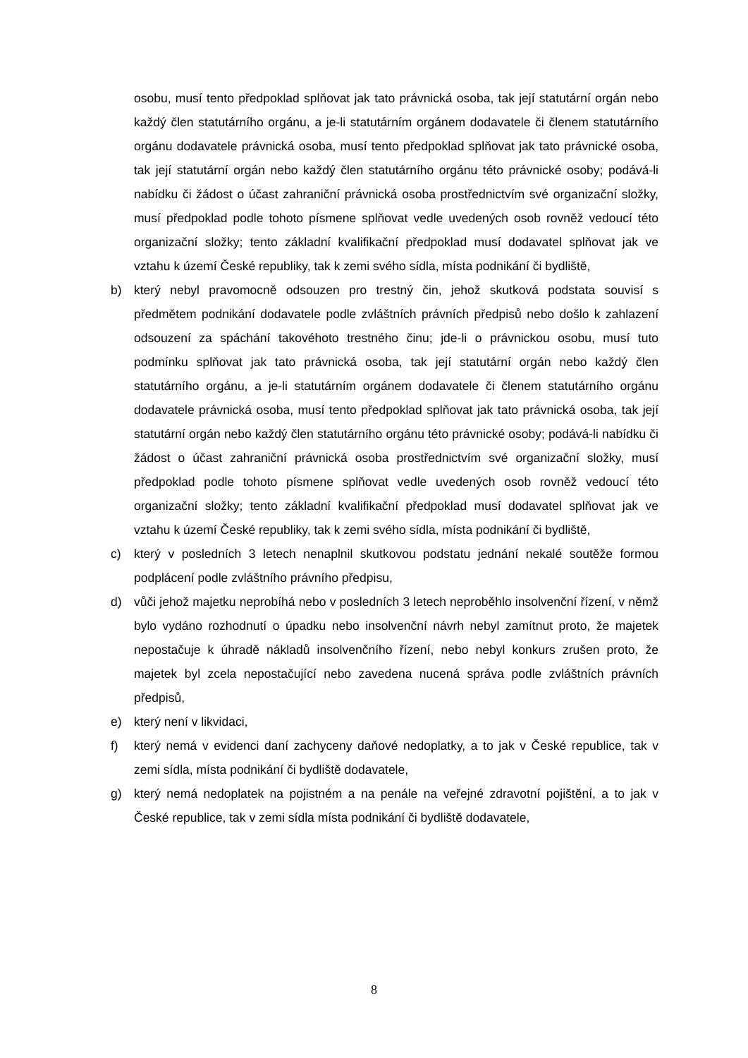osobu, musí tento předpoklad splňovat jak tato právnická osoba, tak její statutární orgán nebo každý člen statutárního orgánu, a je-li statutárním orgánem dodavatele či členem statutárního orgánu dodavatele právnická osoba, musí tento předpoklad splňovat jak tato právnické osoba, tak její statutární orgán nebo každý člen statutárního orgánu této právnické osoby; podává-li nabídku či žádost o účast zahraniční právnická osoba prostřednictvím své organizační složky, musí předpoklad podle tohoto písmene splňovat vedle uvedených osob rovněž vedoucí této organizační složky; tento základní kvalifikační předpoklad musí dodavatel splňovat jak ve vztahu k území České republiky, tak k zemi svého sídla, místa podnikání či bydliště,
b) který nebyl pravomocně odsouzen pro trestný čin, jehož skutková podstata souvisí s předmětem podnikání dodavatele podle zvláštních právních předpisů nebo došlo k zahlazení odsouzení za spáchání takovéhoto trestného činu; jde-li o právnickou osobu, musí tuto podmínku splňovat jak tato právnická osoba, tak její statutární orgán nebo každý člen statutárního orgánu, a je-li statutárním orgánem dodavatele či členem statutárního orgánu dodavatele právnická osoba, musí tento předpoklad splňovat jak tato právnická osoba, tak její statutární orgán nebo každý člen statutárního orgánu této právnické osoby; podává-li nabídku či žádost o účast zahraniční právnická osoba prostřednictvím své organizační složky, musí předpoklad podle tohoto písmene splňovat vedle uvedených osob rovněž vedoucí této organizační složky; tento základní kvalifikační předpoklad musí dodavatel splňovat jak ve vztahu k území České republiky, tak k zemi svého sídla, místa podnikání či bydliště,
c) který v posledních 3 letech nenaplnil skutkovou podstatu jednání nekalé soutěže formou podplácení podle zvláštního právního předpisu,
d) vůči jehož majetku neprobíhá nebo v posledních 3 letech neproběhlo insolvenční řízení, v němž bylo vydáno rozhodnutí o úpadku nebo insolvenční návrh nebyl zamítnut proto, že majetek nepostačuje k úhradě nákladů insolvenčního řízení, nebo nebyl konkurs zrušen proto, že majetek byl zcela nepostačující nebo zavedena nucená správa podle zvláštních právních předpisů,
e) který není v likvidaci,
f) který nemá v evidenci daní zachyceny daňové nedoplatky, a to jak v České republice, tak v zemi sídla, místa podnikání či bydliště dodavatele,
g) který nemá nedoplatek na pojistném a na penále na veřejné zdravotní pojištění, a to jak v České republice, tak v zemi sídla místa podnikání či bydliště dodavatele,
8